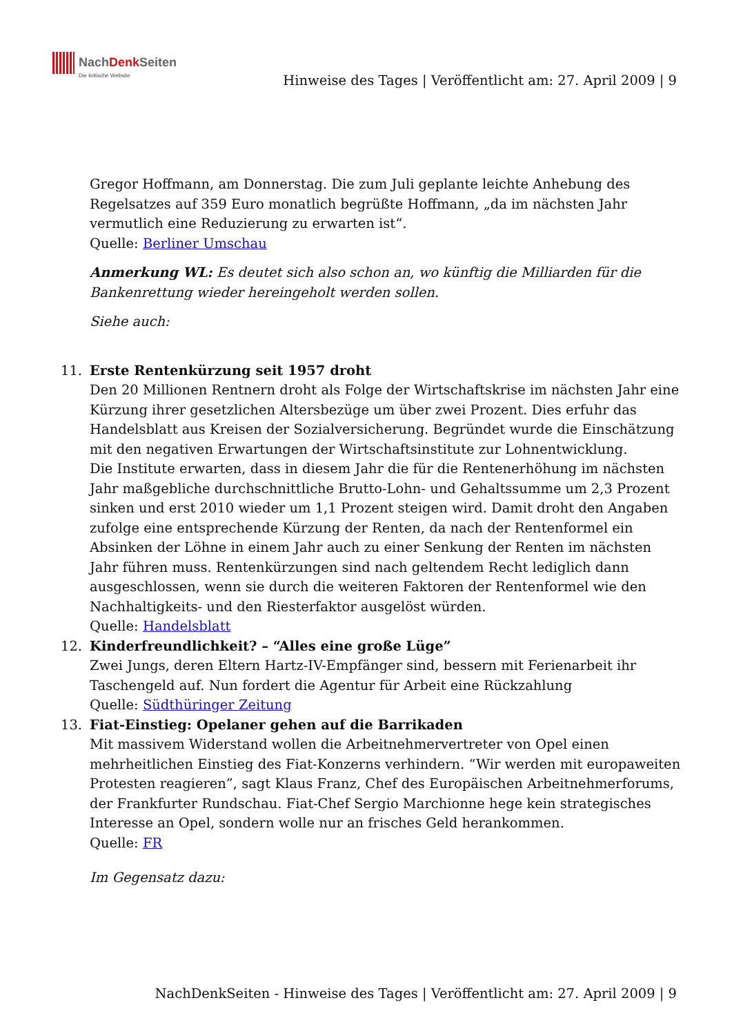NachDenk Seiten
Die kritische Website
Hinweise des Tages | Veröffentlicht am: 27. April 2009 | 9
Gregor Hoffmann, am Donnerstag. Die zum Juli geplante leichte Anhebung des Regelsatzes auf 359 Euro monatlich begrüßte Hoffmann, „da im nächsten Jahr vermutlich eine Reduzierung zu erwarten ist“.
Quelle: Berliner Umschau
Anmerkung WL: Es deutet sich also schon an, wo künftig die Milliarden für die Bankenrettung wieder hereingeholt werden sollen.
Siehe auch:
11. Erste Rentenkürzung seit 1957 droht
Den 20 Millionen Rentnern droht als Folge der Wirtschaftskrise im nächsten Jahr eine Kürzung ihrer gesetzlichen Altersbezüge um über zwei Prozent. Dies erfuhr das Handelsblatt aus Kreisen der Sozialversicherung. Begründet wurde die Einschätzung mit den negativen Erwartungen der Wirtschaftsinstitute zur Lohnentwicklung.
Die Institute erwarten, dass in diesem Jahr die für die Rentenerhöhung im nächsten Jahr maßgebliche durchschnittliche Brutto-Lohn- und Gehaltssumme um 2,3 Prozent sinken und erst 2010 wieder um 1,1 Prozent steigen wird. Damit droht den Angaben zufolge eine entsprechende Kürzung der Renten, da nach der Rentenformel ein Absinken der Löhne in einem Jahr auch zu einer Senkung der Renten im nächsten Jahr führen muss. Rentenkürzungen sind nach geltendem Recht lediglich dann ausgeschlossen, wenn sie durch die weiteren Faktoren der Rentenformel wie den Nachhaltigkeits- und den Riesterfaktor ausgelöst würden.
Quelle: Handelsblatt
12. Kinderfreundlichkeit? – “Alles eine große Lüge”
Zwei Jungs, deren Eltern Hartz-IV-Empfänger sind, bessern mit Ferienarbeit ihr Taschengeld auf. Nun fordert die Agentur für Arbeit eine Rückzahlung
Quelle: Südthüringer Zeitung
13. Fiat-Einstieg: Opelaner gehen auf die Barrikaden
Mit massivem Widerstand wollen die Arbeitnehmervertreter von Opel einen mehrheitlichen Einstieg des Fiat-Konzerns verhindern. “Wir werden mit europaweiten Protesten reagieren”, sagt Klaus Franz, Chef des Europäischen Arbeitnehmerforums, der Frankfurter Rundschau. Fiat-Chef Sergio Marchionne hege kein strategisches Interesse an Opel, sondern wolle nur an frisches Geld herankommen.
Quelle: FR
Im Gegensatz dazu:
NachDenkSeiten - Hinweise des Tages | Veröffentlicht am: 27. April 2009 | 9